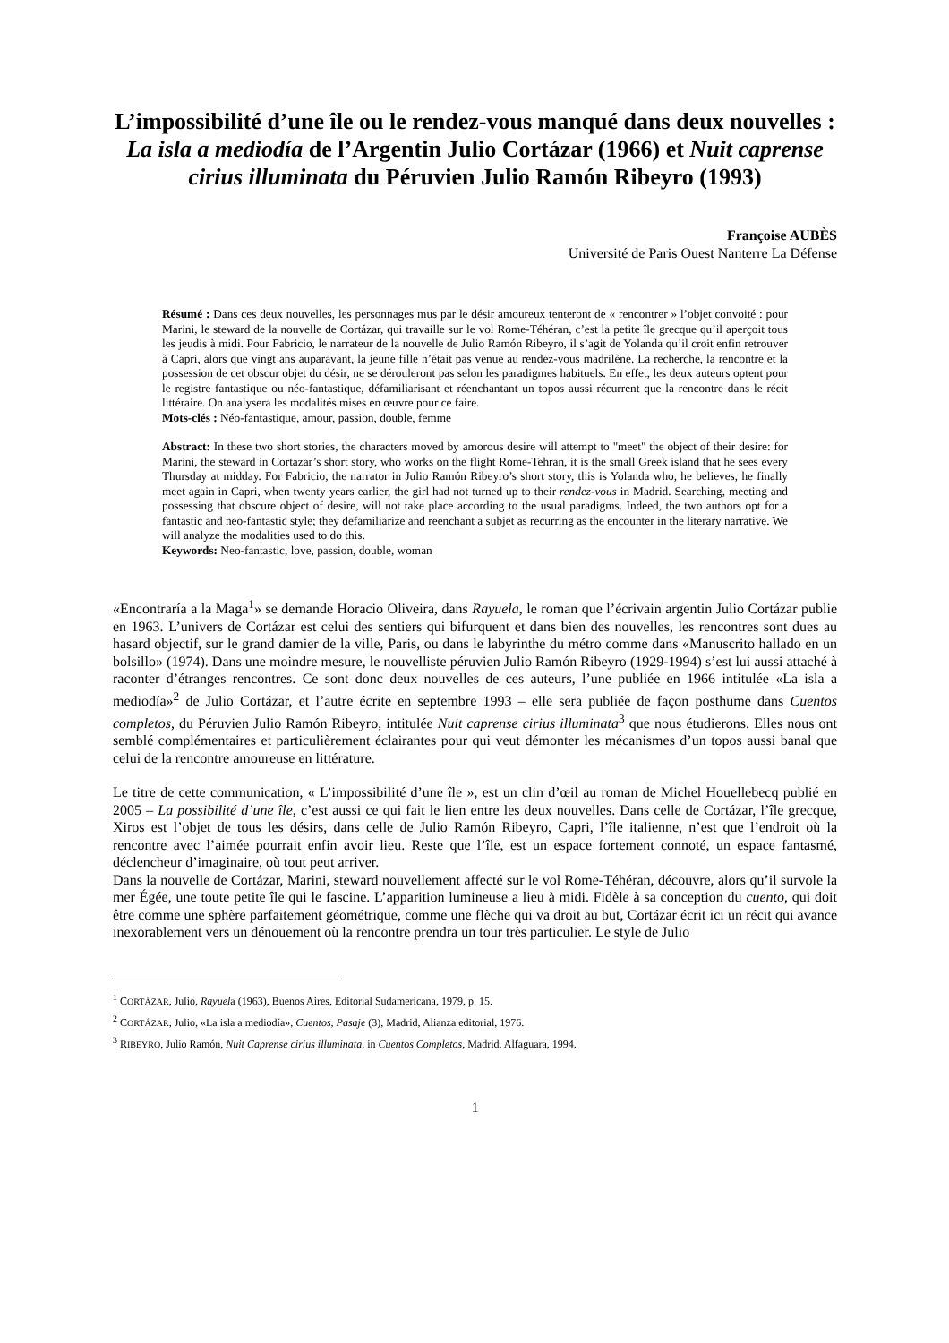L’impossibilité d’une île ou le rendez-vous manqué dans deux nouvelles :
La isla a mediodía de l’Argentin Julio Cortázar (1966) et Nuit caprense cirius illuminata du Péruvien Julio Ramón Ribeyro (1993)
Françoise AUBÈS
Université de Paris Ouest Nanterre La Défense
Résumé : Dans ces deux nouvelles, les personnages mus par le désir amoureux tenteront de « rencontrer » l’objet convoité : pour Marini, le steward de la nouvelle de Cortázar, qui travaille sur le vol Rome-Téhéran, c’est la petite île grecque qu’il aperçoit tous les jeudis à midi. Pour Fabricio, le narrateur de la nouvelle de Julio Ramón Ribeyro, il s’agit de Yolanda qu’il croit enfin retrouver à Capri, alors que vingt ans auparavant, la jeune fille n’était pas venue au rendez-vous madrilène. La recherche, la rencontre et la possession de cet obscur objet du désir, ne se dérouleront pas selon les paradigmes habituels. En effet, les deux auteurs optent pour le registre fantastique ou néo-fantastique, défamiliarisant et réenchantant un topos aussi récurrent que la rencontre dans le récit littéraire. On analysera les modalités mises en œuvre pour ce faire.
Mots-clés : Néo-fantastique, amour, passion, double, femme
Abstract: In these two short stories, the characters moved by amorous desire will attempt to "meet" the object of their desire: for Marini, the steward in Cortazar’s short story, who works on the flight Rome-Tehran, it is the small Greek island that he sees every Thursday at midday. For Fabricio, the narrator in Julio Ramón Ribeyro’s short story, this is Yolanda who, he believes, he finally meet again in Capri, when twenty years earlier, the girl had not turned up to their rendez-vous in Madrid. Searching, meeting and possessing that obscure object of desire, will not take place according to the usual paradigms. Indeed, the two authors opt for a fantastic and neo-fantastic style; they defamiliarize and reenchant a subjet as recurring as the encounter in the literary narrative. We will analyze the modalities used to do this.
Keywords: Neo-fantastic, love, passion, double, woman
«Encontraría a la Maga<sup>1</sup>» se demande Horacio Oliveira, dans Rayuela, le roman que l’écrivain argentin Julio Cortázar publie en 1963. L’univers de Cortázar est celui des sentiers qui bifurquent et dans bien des nouvelles, les rencontres sont dues au hasard objectif, sur le grand damier de la ville, Paris, ou dans le labyrinthe du métro comme dans «Manuscrito hallado en un bolsillo» (1974). Dans une moindre mesure, le nouvelliste péruvien Julio Ramón Ribeyro (1929-1994) s’est lui aussi attaché à raconter d’étranges rencontres. Ce sont donc deux nouvelles de ces auteurs, l’une publiée en 1966 intitulée «La isla a mediodía»<sup>2</sup> de Julio Cortázar, et l’autre écrite en septembre 1993 – elle sera publiée de façon posthume dans Cuentos completos, du Péruvien Julio Ramón Ribeyro, intitulée Nuit caprense cirius illuminata<sup>3</sup> que nous étudierons. Elles nous ont semblé complémentaires et particulièrement éclairantes pour qui veut démonter les mécanismes d’un topos aussi banal que celui de la rencontre amoureuse en littérature.
Le titre de cette communication, « L’impossibilité d’une île », est un clin d’œil au roman de Michel Houellebecq publié en 2005 – La possibilité d’une île, c’est aussi ce qui fait le lien entre les deux nouvelles. Dans celle de Cortázar, l’île grecque, Xiros est l’objet de tous les désirs, dans celle de Julio Ramón Ribeyro, Capri, l’île italienne, n’est que l’endroit où la rencontre avec l’aimée pourrait enfin avoir lieu. Reste que l’île, est un espace fortement connoté, un espace fantasmé, déclencheur d’imaginaire, où tout peut arriver.
Dans la nouvelle de Cortázar, Marini, steward nouvellement affecté sur le vol Rome-Téhéran, découvre, alors qu’il survole la mer Égée, une toute petite île qui le fascine. L’apparition lumineuse a lieu à midi. Fidèle à sa conception du cuento, qui doit être comme une sphère parfaitement géométrique, comme une flèche qui va droit au but, Cortázar écrit ici un récit qui avance inexorablement vers un dénouement où la rencontre prendra un tour très particulier. Le style de Julio
<sup>1</sup> CORTÁZAR, Julio, Rayuela (1963), Buenos Aires, Editorial Sudamericana, 1979, p. 15.
<sup>2</sup> CORTÁZAR, Julio, «La isla a mediodía», Cuentos, Pasaje (3), Madrid, Alianza editorial, 1976.
<sup>3</sup> RIBEYRO, Julio Ramón, Nuit Caprense cirius illuminata, in Cuentos Completos, Madrid, Alfaguara, 1994.
1